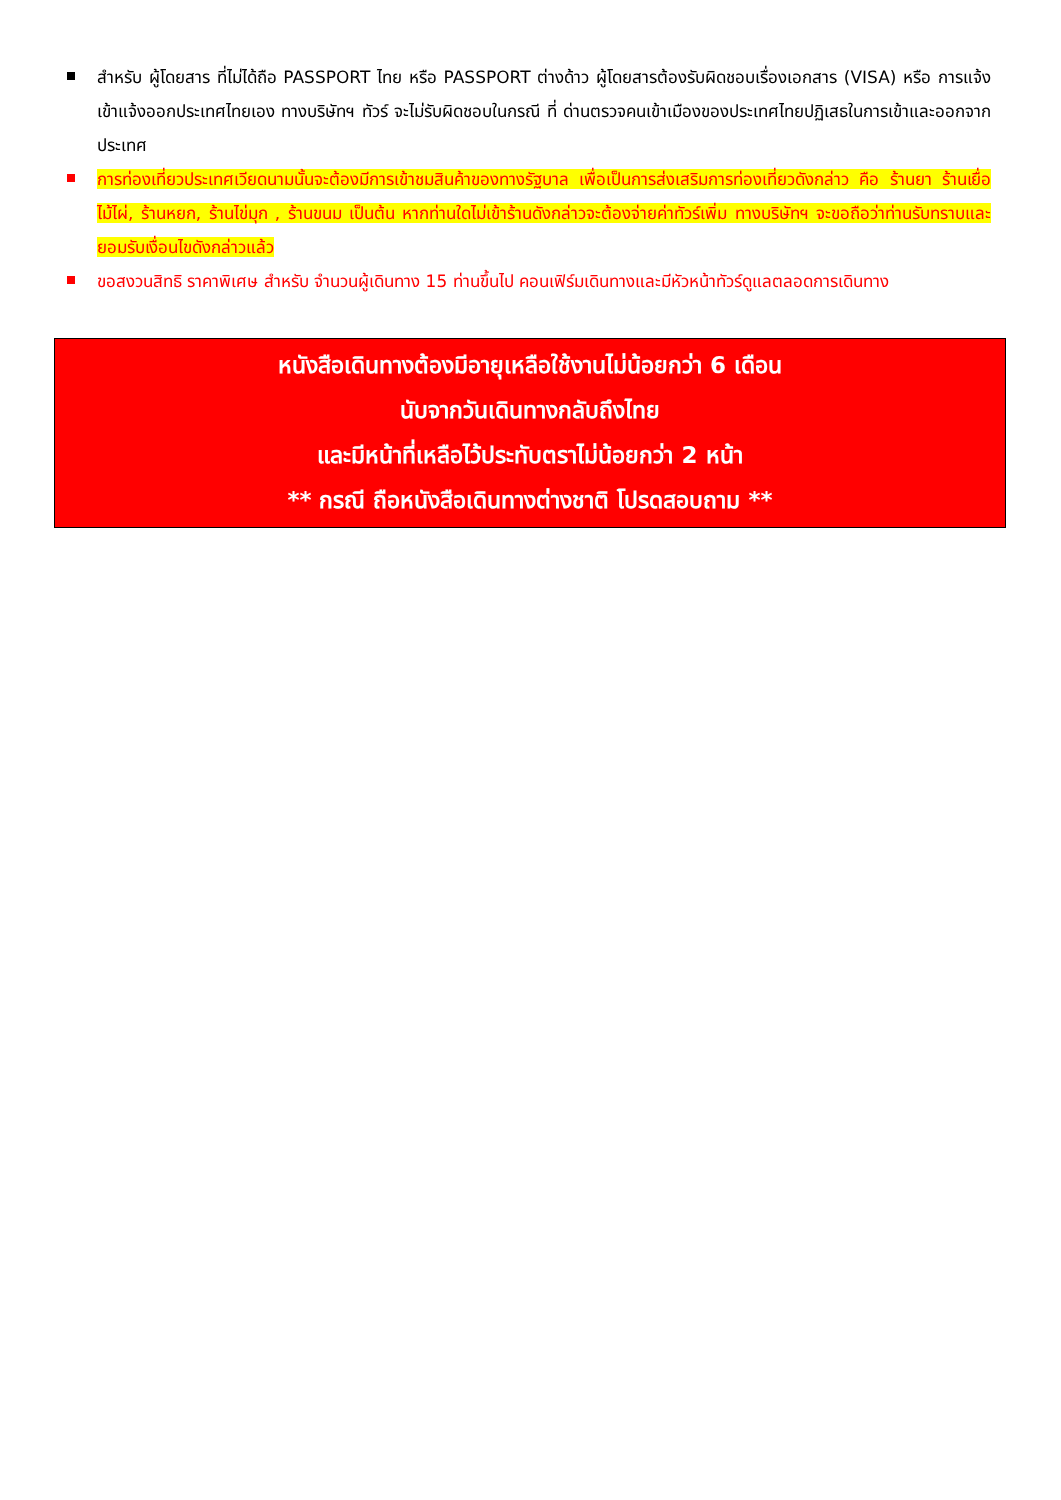สำหรับ ผู้โดยสาร ที่ไม่ได้ถือ PASSPORT ไทย หรือ PASSPORT ต่างด้าว ผู้โดยสารต้องรับผิดชอบเรื่องเอกสาร (VISA) หรือ การแจ้งเข้าแจ้งออกประเทศไทยเอง ทางบริษัทฯ ทัวร์ จะไม่รับผิดชอบในกรณี ที่ ด่านตรวจคนเข้าเมืองของประเทศไทยปฏิเสธในการเข้าและออกจากประเทศ
การท่องเที่ยวประเทศเวียดนามนั้นจะต้องมีการเข้าชมสินค้าของทางรัฐบาล เพื่อเป็นการส่งเสริมการท่องเที่ยวดังกล่าว คือ ร้านยา ร้านเยื่อไม้ไผ่, ร้านหยก, ร้านไข่มุก , ร้านขนม เป็นต้น หากท่านใดไม่เข้าร้านดังกล่าวจะต้องจ่ายค่าทัวร์เพิ่ม ทางบริษัทฯ จะขอถือว่าท่านรับทราบและยอมรับเงื่อนไขดังกล่าวแล้ว
ขอสงวนสิทธิ ราคาพิเศษ สำหรับ จำนวนผู้เดินทาง 15 ท่านขึ้นไป คอนเฟิร์มเดินทางและมีหัวหน้าทัวร์ดูแลตลอดการเดินทาง
หนังสือเดินทางต้องมีอายุเหลือใช้งานไม่น้อยกว่า 6 เดือน
นับจากวันเดินทางกลับถึงไทย
และมีหน้าที่เหลือไว้ประทับตราไม่น้อยกว่า 2 หน้า
** กรณี ถือหนังสือเดินทางต่างชาติ โปรดสอบถาม **